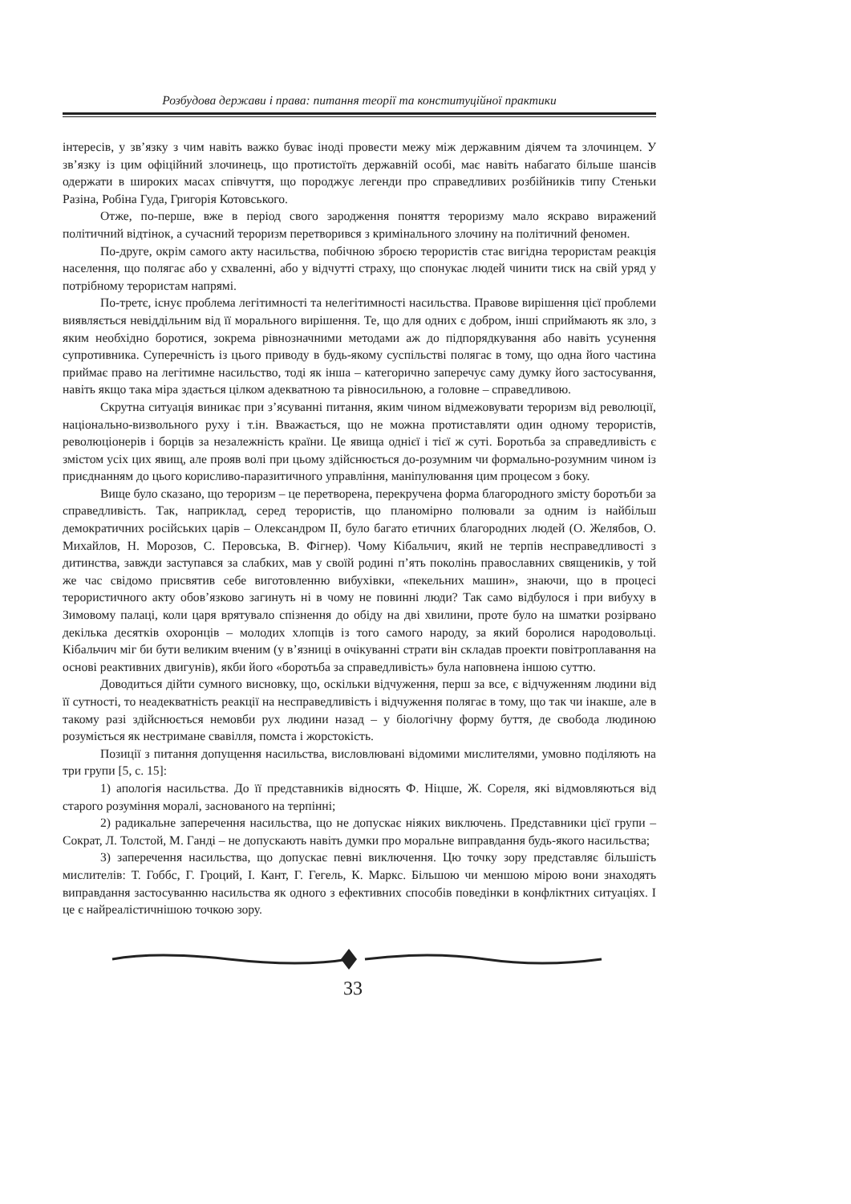Розбудова держави і права: питання теорії та конституційної практики
інтересів, у зв’язку з чим навіть важко буває іноді провести межу між державним діячем та злочинцем. У зв’язку із цим офіційний злочинець, що протистоїть державній особі, має навіть набагато більше шансів одержати в широких масах співчуття, що породжує легенди про справедливих розбійників типу Стеньки Разіна, Робіна Гуда, Григорія Котовського.
Отже, по-перше, вже в період свого зародження поняття тероризму мало яскраво виражений політичний відтінок, а сучасний тероризм перетворився з кримінального злочину на політичний феномен.
По-друге, окрім самого акту насильства, побічною зброєю терористів стає вигідна терористам реакція населення, що полягає або у схваленні, або у відчутті страху, що спонукає людей чинити тиск на свій уряд у потрібному терористам напрямі.
По-третє, існує проблема легітимності та нелегітимності насильства. Правове вирішення цієї проблеми виявляється невіддільним від її морального вирішення. Те, що для одних є добром, інші сприймають як зло, з яким необхідно боротися, зокрема рівнозначними методами аж до підпорядкування або навіть усунення супротивника. Суперечність із цього приводу в будь-якому суспільстві полягає в тому, що одна його частина приймає право на легітимне насильство, тоді як інша – категорично заперечує саму думку його застосування, навіть якщо така міра здається цілком адекватною та рівносильною, а головне – справедливою.
Скрутна ситуація виникає при з’ясуванні питання, яким чином відмежовувати тероризм від революції, національно-визвольного руху і т.ін. Вважається, що не можна протиставляти один одному терористів, революціонерів і борців за незалежність країни. Це явища однієї і тієї ж суті. Боротьба за справедливість є змістом усіх цих явищ, але прояв волі при цьому здійснюється до-розумним чи формально-розумним чином із приєднанням до цього корисливо-паразитичного управління, маніпулювання цим процесом з боку.
Вище було сказано, що тероризм – це перетворена, перекручена форма благородного змісту боротьби за справедливість. Так, наприклад, серед терористів, що планомірно полювали за одним із найбільш демократичних російських царів – Олександром ІІ, було багато етичних благородних людей (О. Желябов, О. Михайлов, Н. Морозов, С. Перовська, В. Фігнер). Чому Кібальчич, який не терпів несправедливості з дитинства, завжди заступався за слабких, мав у своїй родині п’ять поколінь православних священиків, у той же час свідомо присвятив себе виготовленню вибухівки, «пекельних машин», знаючи, що в процесі терористичного акту обов’язково загинуть ні в чому не повинні люди? Так само відбулося і при вибуху в Зимовому палаці, коли царя врятувало спізнення до обіду на дві хвилини, проте було на шматки розірвано декілька десятків охоронців – молодих хлопців із того самого народу, за який боролися народовольці. Кібальчич міг би бути великим вченим (у в’язниці в очікуванні страти він складав проекти повітроплавання на основі реактивних двигунів), якби його «боротьба за справедливість» була наповнена іншою суттю.
Доводиться дійти сумного висновку, що, оскільки відчуження, перш за все, є відчуженням людини від її сутності, то неадекватність реакції на несправедливість і відчуження полягає в тому, що так чи інакше, але в такому разі здійснюється немовби рух людини назад – у біологічну форму буття, де свобода людиною розуміється як нестримане свавілля, помста і жорстокість.
Позиції з питання допущення насильства, висловлювані відомими мислителями, умовно поділяють на три групи [5, с. 15]:
1) апологія насильства. До її представників відносять Ф. Ніцше, Ж. Сореля, які відмовляються від старого розуміння моралі, заснованого на терпінні;
2) радикальне заперечення насильства, що не допускає ніяких виключень. Представники цієї групи – Сократ, Л. Толстой, М. Ганді – не допускають навіть думки про моральне виправдання будь-якого насильства;
3) заперечення насильства, що допускає певні виключення. Цю точку зору представляє більшість мислителів: Т. Гоббс, Г. Гроций, І. Кант, Г. Гегель, К. Маркс. Більшою чи меншою мірою вони знаходять виправдання застосуванню насильства як одного з ефективних способів поведінки в конфліктних ситуаціях. І це є найреалістичнішою точкою зору.
33